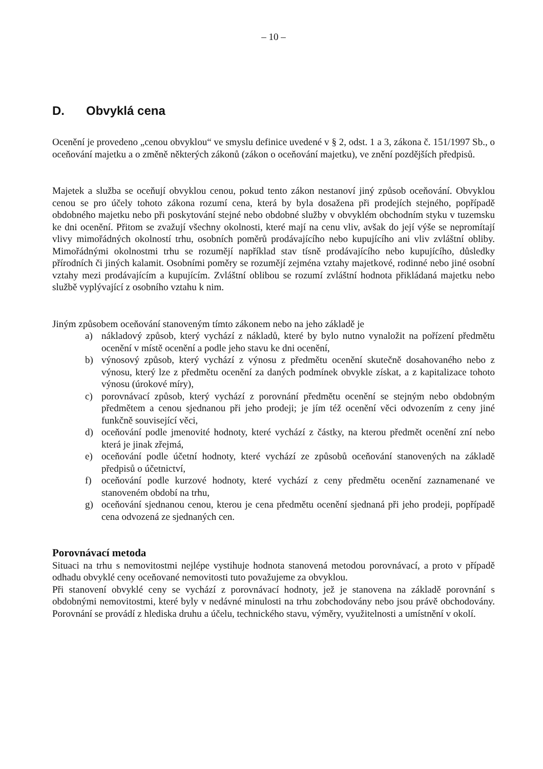– 10 –
D. Obvyklá cena
Ocenění je provedeno „cenou obvyklou“ ve smyslu definice uvedené v § 2, odst. 1 a 3, zákona č. 151/1997 Sb., o oceňování majetku a o změně některých zákonů (zákon o oceňování majetku), ve znění pozdějších předpisů.
Majetek a služba se oceňují obvyklou cenou, pokud tento zákon nestanoví jiný způsob oceňování. Obvyklou cenou se pro účely tohoto zákona rozumí cena, která by byla dosažena při prodejích stejného, popřípadě obdobného majetku nebo při poskytování stejné nebo obdobné služby v obvyklém obchodním styku v tuzemsku ke dni ocenění. Přitom se zvažují všechny okolnosti, které mají na cenu vliv, avšak do její výše se nepromítají vlivy mimořádných okolností trhu, osobních poměrů prodávajícího nebo kupujícího ani vliv zvláštní obliby. Mimořádnými okolnostmi trhu se rozumějí například stav tísně prodávajícího nebo kupujícího, důsledky přírodních či jiných kalamit. Osobními poměry se rozumějí zejména vztahy majetkové, rodinné nebo jiné osobní vztahy mezi prodávajícím a kupujícím. Zvláštní oblibou se rozumí zvláštní hodnota přikládaná majetku nebo službě vyplývající z osobního vztahu k nim.
Jiným způsobem oceňování stanoveným tímto zákonem nebo na jeho základě je
a) nákladový způsob, který vychází z nákladů, které by bylo nutno vynaložit na pořízení předmětu ocenění v místě ocenění a podle jeho stavu ke dni ocenění,
b) výnosový způsob, který vychází z výnosu z předmětu ocenění skutečně dosahovaného nebo z výnosu, který lze z předmětu ocenění za daných podmínek obvykle získat, a z kapitalizace tohoto výnosu (úrokové míry),
c) porovnávací způsob, který vychází z porovnání předmětu ocenění se stejným nebo obdobným předmětem a cenou sjednanou při jeho prodeji; je jím též ocenění věci odvozením z ceny jiné funkčně související věci,
d) oceňování podle jmenovité hodnoty, které vychází z částky, na kterou předmět ocenění zní nebo která je jinak zřejmá,
e) oceňování podle účetní hodnoty, které vychází ze způsobů oceňování stanovených na základě předpisů o účetnictví,
f) oceňování podle kurzové hodnoty, které vychází z ceny předmětu ocenění zaznamenané ve stanoveném období na trhu,
g) oceňování sjednanou cenou, kterou je cena předmětu ocenění sjednaná při jeho prodeji, popřípadě cena odvozená ze sjednaných cen.
Porovnávací metoda
Situaci na trhu s nemovitostmi nejlépe vystihuje hodnota stanovená metodou porovnávací, a proto v případě odhadu obvyklé ceny oceňované nemovitosti tuto považujeme za obvyklou.
Při stanovení obvyklé ceny se vychází z porovnávací hodnoty, jež je stanovena na základě porovnání s obdobnými nemovitostmi, které byly v nedávné minulosti na trhu zobchodovány nebo jsou právě obchodovány. Porovnání se provádí z hlediska druhu a účelu, technického stavu, výměry, využitelnosti a umístnění v okolí.